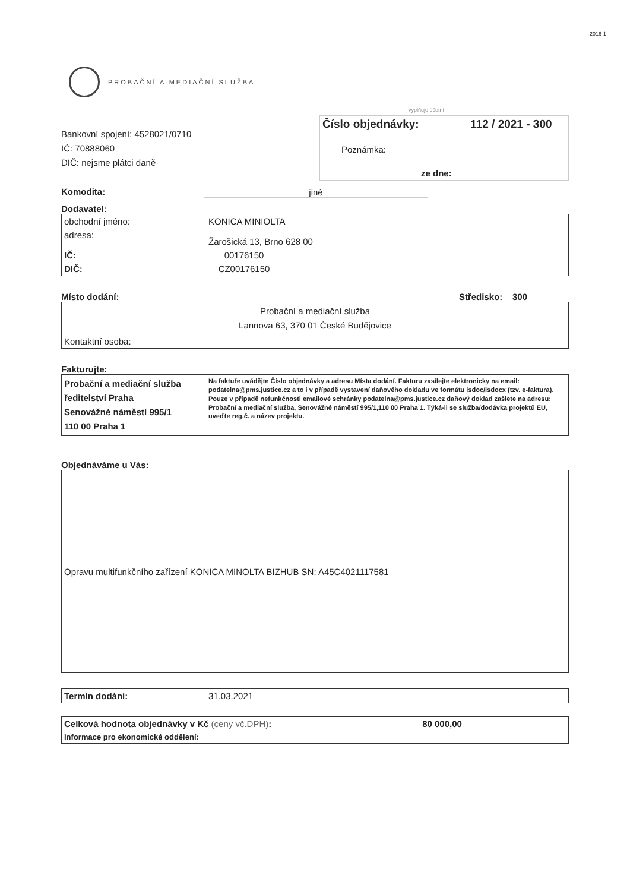2016-1
PROBAČNÍ A MEDIAČNÍ SLUŽBA
vyplňuje účetní
Bankovní spojení: 4528021/0710
IČ: 70888060
DIČ: nejsme plátci daně
| Číslo objednávky: | 112 / 2021 - 300 |
| Poznámka: | |
| ze dne: | |
Komodita: jiné
Dodavatel:
| obchodní jméno: | KONICA MINIOLTA | |
| adresa: | Žarošická 13, Brno 628 00 | |
| IČ: | 00176150 | |
| DIČ: | CZ00176150 | |
Místo dodání: Středisko: 300
| Probační a mediační služba Lannova 63, 370 01 České Budějovice | |
| Kontaktní osoba: | |
Fakturujte:
| Probační a mediační služba ředitelství Praha Senovážné náměstí 995/1 110 00 Praha 1 | Na faktuře uvádějte Číslo objednávky a adresu Místa dodání. Fakturu zasílejte elektronicky na email: podatelna@pms.justice.cz a to i v případě vystavení daňového dokladu ve formátu isdoc/isdocx (tzv. e-faktura). Pouze v případě nefunkčnosti emailové schránky podatelna@pms.justice.cz daňový doklad zašlete na adresu: Probační a mediační služba, Senovážné náměstí 995/1,110 00 Praha 1. Týká-li se služba/dodávka projektů EU, uveďte reg.č. a název projektu. |
Objednáváme u Vás:
Opravu multifunkčního zařízení KONICA MINOLTA BIZHUB SN: A45C4021117581
| Termín dodání: | 31.03.2021 |
| Celková hodnota objednávky v Kč (ceny vč.DPH) : | 80 000,00 |
| Informace pro ekonomické oddělení: | |